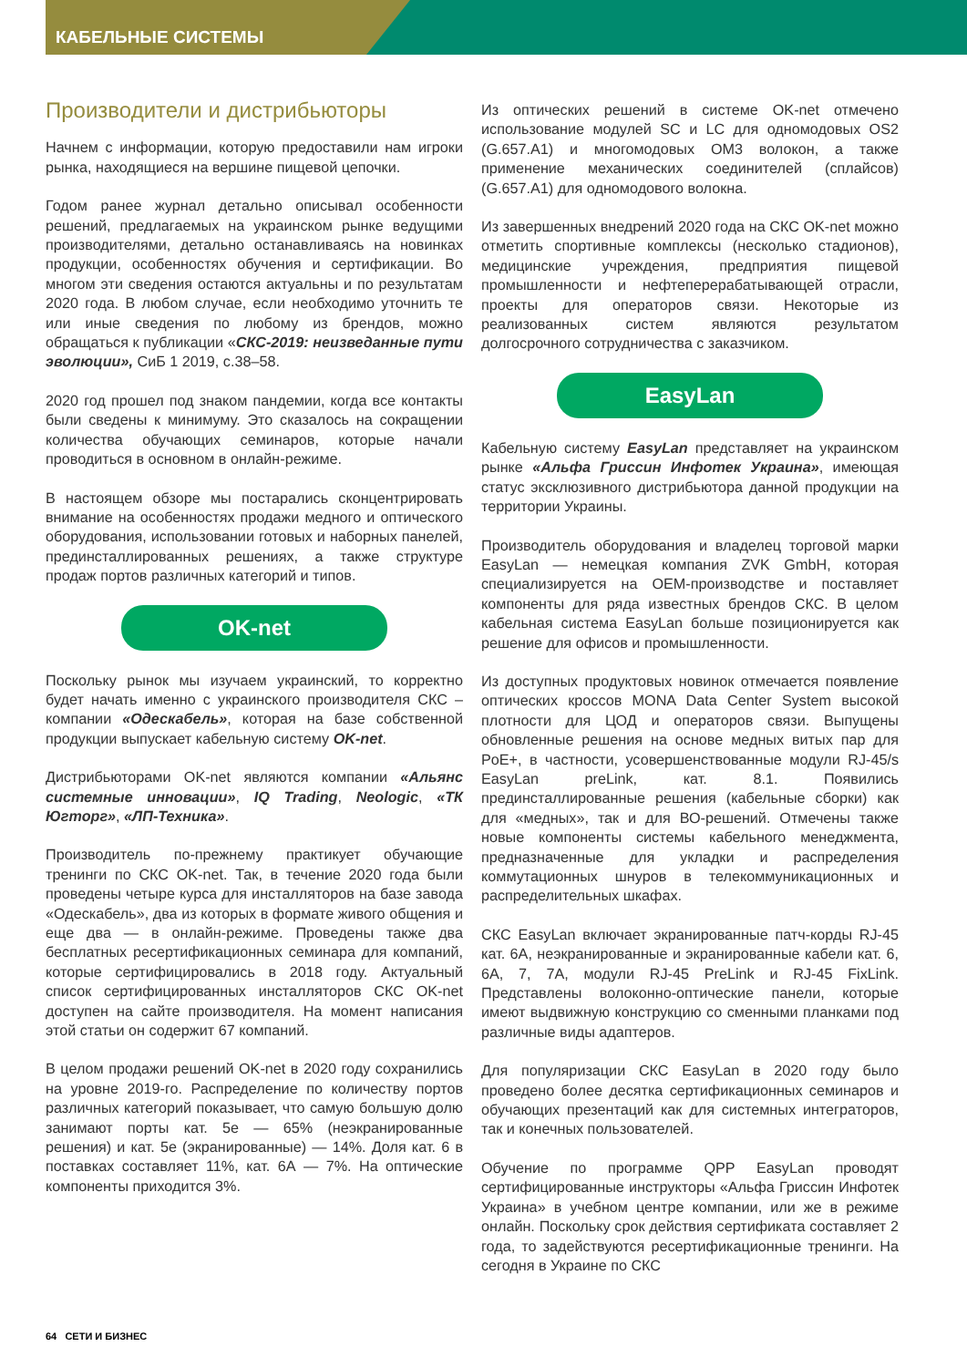КАБЕЛЬНЫЕ СИСТЕМЫ
Производители и дистрибьюторы
Начнем с информации, которую предоставили нам игроки рынка, находящиеся на вершине пищевой цепочки.
Годом ранее журнал детально описывал особенности решений, предлагаемых на украинском рынке ведущими производителями, детально останавливаясь на новинках продукции, особенностях обучения и сертификации. Во многом эти сведения остаются актуальны и по результатам 2020 года. В любом случае, если необходимо уточнить те или иные сведения по любому из брендов, можно обращаться к публикации «СКС-2019: неизведанные пути эволюции», СиБ 1 2019, с.38–58.
2020 год прошел под знаком пандемии, когда все контакты были сведены к минимуму. Это сказалось на сокращении количества обучающих семинаров, которые начали проводиться в основном в онлайн-режиме.
В настоящем обзоре мы постарались сконцентрировать внимание на особенностях продажи медного и оптического оборудования, использовании готовых и наборных панелей, прединсталлированных решениях, а также структуре продаж портов различных категорий и типов.
OK-net
Поскольку рынок мы изучаем украинский, то корректно будет начать именно с украинского производителя СКС – компании «Одескабель», которая на базе собственной продукции выпускает кабельную систему OK-net.
Дистрибьюторами OK-net являются компании «Альянс системные инновации», IQ Trading, Neologic, «ТК Югторг», «ЛП-Техника».
Производитель по-прежнему практикует обучающие тренинги по СКС OK-net. Так, в течение 2020 года были проведены четыре курса для инсталляторов на базе завода «Одескабель», два из которых в формате живого общения и еще два — в онлайн-режиме. Проведены также два бесплатных ресертификационных семинара для компаний, которые сертифицировались в 2018 году. Актуальный список сертифицированных инсталляторов СКС OK-net доступен на сайте производителя. На момент написания этой статьи он содержит 67 компаний.
В целом продажи решений OK-net в 2020 году сохранились на уровне 2019-го. Распределение по количеству портов различных категорий показывает, что самую большую долю занимают порты кат. 5е — 65% (неэкранированные решения) и кат. 5е (экранированные) — 14%. Доля кат. 6 в поставках составляет 11%, кат. 6А — 7%. На оптические компоненты приходится 3%.
Из оптических решений в системе OK-net отмечено использование модулей SC и LC для одномодовых OS2 (G.657.A1) и многомодовых OM3 волокон, а также применение механических соединителей (сплайсов) (G.657.A1) для одномодового волокна.
Из завершенных внедрений 2020 года на СКС OK-net можно отметить спортивные комплексы (несколько стадионов), медицинские учреждения, предприятия пищевой промышленности и нефтеперерабатывающей отрасли, проекты для операторов связи. Некоторые из реализованных систем являются результатом долгосрочного сотрудничества с заказчиком.
EasyLan
Кабельную систему EasyLan представляет на украинском рынке «Альфа Гриссин Инфотек Украина», имеющая статус эксклюзивного дистрибьютора данной продукции на территории Украины.
Производитель оборудования и владелец торговой марки EasyLan — немецкая компания ZVK GmbH, которая специализируется на OEM-производстве и поставляет компоненты для ряда известных брендов СКС. В целом кабельная система EasyLan больше позиционируется как решение для офисов и промышленности.
Из доступных продуктовых новинок отмечается появление оптических кроссов MONA Data Center System высокой плотности для ЦОД и операторов связи. Выпущены обновленные решения на основе медных витых пар для PoE+, в частности, усовершенствованные модули RJ-45/s EasyLan preLink, кат. 8.1. Появились прединсталлированные решения (кабельные сборки) как для «медных», так и для ВО-решений. Отмечены также новые компоненты системы кабельного менеджмента, предназначенные для укладки и распределения коммутационных шнуров в телекоммуникационных и распределительных шкафах.
СКС EasyLan включает экранированные патч-корды RJ-45 кат. 6А, неэкранированные и экранированные кабели кат. 6, 6А, 7, 7А, модули RJ-45 PreLink и RJ-45 FixLink. Представлены волоконно-оптические панели, которые имеют выдвижную конструкцию со сменными планками под различные виды адаптеров.
Для популяризации СКС EasyLan в 2020 году было проведено более десятка сертификационных семинаров и обучающих презентаций как для системных интеграторов, так и конечных пользователей.
Обучение по программе QPP EasyLan проводят сертифицированные инструкторы «Альфа Гриссин Инфотек Украина» в учебном центре компании, или же в режиме онлайн. Поскольку срок действия сертификата составляет 2 года, то задействуются ресертификационные тренинги. На сегодня в Украине по СКС
64 СЕТИ И БИЗНЕС